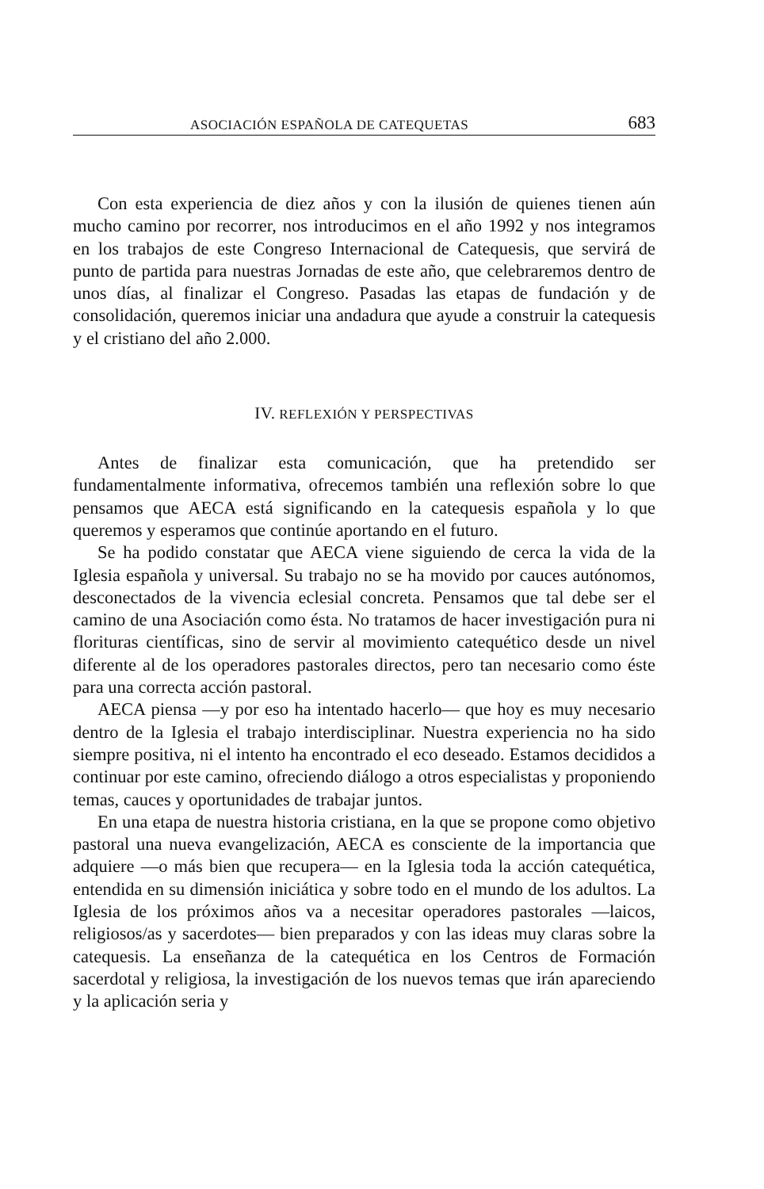ASOCIACIÓN ESPAÑOLA DE CATEQUETAS 683
Con esta experiencia de diez años y con la ilusión de quienes tienen aún mucho camino por recorrer, nos introducimos en el año 1992 y nos integramos en los trabajos de este Congreso Internacional de Catequesis, que servirá de punto de partida para nuestras Jornadas de este año, que celebraremos dentro de unos días, al finalizar el Congreso. Pasadas las etapas de fundación y de consolidación, queremos iniciar una andadura que ayude a construir la catequesis y el cristiano del año 2.000.
IV. REFLEXIÓN Y PERSPECTIVAS
Antes de finalizar esta comunicación, que ha pretendido ser fundamentalmente informativa, ofrecemos también una reflexión sobre lo que pensamos que AECA está significando en la catequesis española y lo que queremos y esperamos que continúe aportando en el futuro.
Se ha podido constatar que AECA viene siguiendo de cerca la vida de la Iglesia española y universal. Su trabajo no se ha movido por cauces autónomos, desconectados de la vivencia eclesial concreta. Pensamos que tal debe ser el camino de una Asociación como ésta. No tratamos de hacer investigación pura ni florituras científicas, sino de servir al movimiento catequético desde un nivel diferente al de los operadores pastorales directos, pero tan necesario como éste para una correcta acción pastoral.
AECA piensa —y por eso ha intentado hacerlo— que hoy es muy necesario dentro de la Iglesia el trabajo interdisciplinar. Nuestra experiencia no ha sido siempre positiva, ni el intento ha encontrado el eco deseado. Estamos decididos a continuar por este camino, ofreciendo diálogo a otros especialistas y proponiendo temas, cauces y oportunidades de trabajar juntos.
En una etapa de nuestra historia cristiana, en la que se propone como objetivo pastoral una nueva evangelización, AECA es consciente de la importancia que adquiere —o más bien que recupera— en la Iglesia toda la acción catequética, entendida en su dimensión iniciática y sobre todo en el mundo de los adultos. La Iglesia de los próximos años va a necesitar operadores pastorales —laicos, religiosos/as y sacerdotes— bien preparados y con las ideas muy claras sobre la catequesis. La enseñanza de la catequética en los Centros de Formación sacerdotal y religiosa, la investigación de los nuevos temas que irán apareciendo y la aplicación seria y